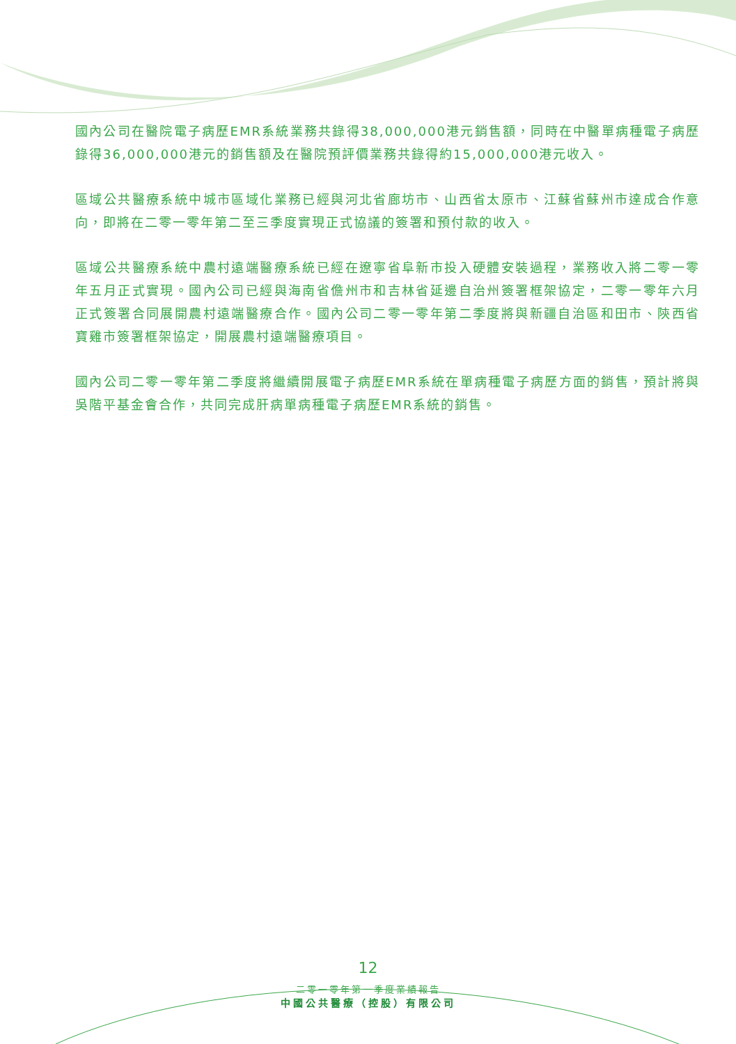國內公司在醫院電子病歷EMR系統業務共錄得38,000,000港元銷售額，同時在中醫單病種電子病歷錄得36,000,000港元的銷售額及在醫院預評價業務共錄得約15,000,000港元收入。
區域公共醫療系統中城市區域化業務已經與河北省廊坊市、山西省太原市、江蘇省蘇州市達成合作意向，即將在二零一零年第二至三季度實現正式協議的簽署和預付款的收入。
區域公共醫療系統中農村遠端醫療系統已經在遼寧省阜新市投入硬體安裝過程，業務收入將二零一零年五月正式實現。國內公司已經與海南省儋州市和吉林省延邊自治州簽署框架協定，二零一零年六月正式簽署合同展開農村遠端醫療合作。國內公司二零一零年第二季度將與新疆自治區和田市、陝西省寶雞市簽署框架協定，開展農村遠端醫療項目。
國內公司二零一零年第二季度將繼續開展電子病歷EMR系統在單病種電子病歷方面的銷售，預計將與吳階平基金會合作，共同完成肝病單病種電子病歷EMR系統的銷售。
12
二零一零年第一季度業績報告
中國公共醫療（控股）有限公司